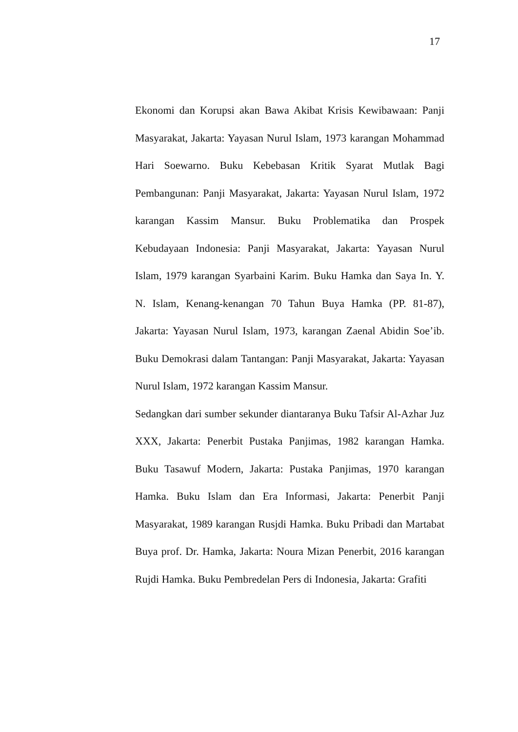17
Ekonomi dan Korupsi akan Bawa Akibat Krisis Kewibawaan: Panji Masyarakat, Jakarta: Yayasan Nurul Islam, 1973 karangan Mohammad Hari Soewarno. Buku Kebebasan Kritik Syarat Mutlak Bagi Pembangunan: Panji Masyarakat, Jakarta: Yayasan Nurul Islam, 1972 karangan Kassim Mansur. Buku Problematika dan Prospek Kebudayaan Indonesia: Panji Masyarakat, Jakarta: Yayasan Nurul Islam, 1979 karangan Syarbaini Karim. Buku Hamka dan Saya In. Y. N. Islam, Kenang-kenangan 70 Tahun Buya Hamka (PP. 81-87), Jakarta: Yayasan Nurul Islam, 1973, karangan Zaenal Abidin Soe’ib. Buku Demokrasi dalam Tantangan: Panji Masyarakat, Jakarta: Yayasan Nurul Islam, 1972 karangan Kassim Mansur.
Sedangkan dari sumber sekunder diantaranya Buku Tafsir Al-Azhar Juz XXX, Jakarta: Penerbit Pustaka Panjimas, 1982 karangan Hamka. Buku Tasawuf Modern, Jakarta: Pustaka Panjimas, 1970 karangan Hamka. Buku Islam dan Era Informasi, Jakarta: Penerbit Panji Masyarakat, 1989 karangan Rusjdi Hamka. Buku Pribadi dan Martabat Buya prof. Dr. Hamka, Jakarta: Noura Mizan Penerbit, 2016 karangan Rujdi Hamka. Buku Pembredelan Pers di Indonesia, Jakarta: Grafiti